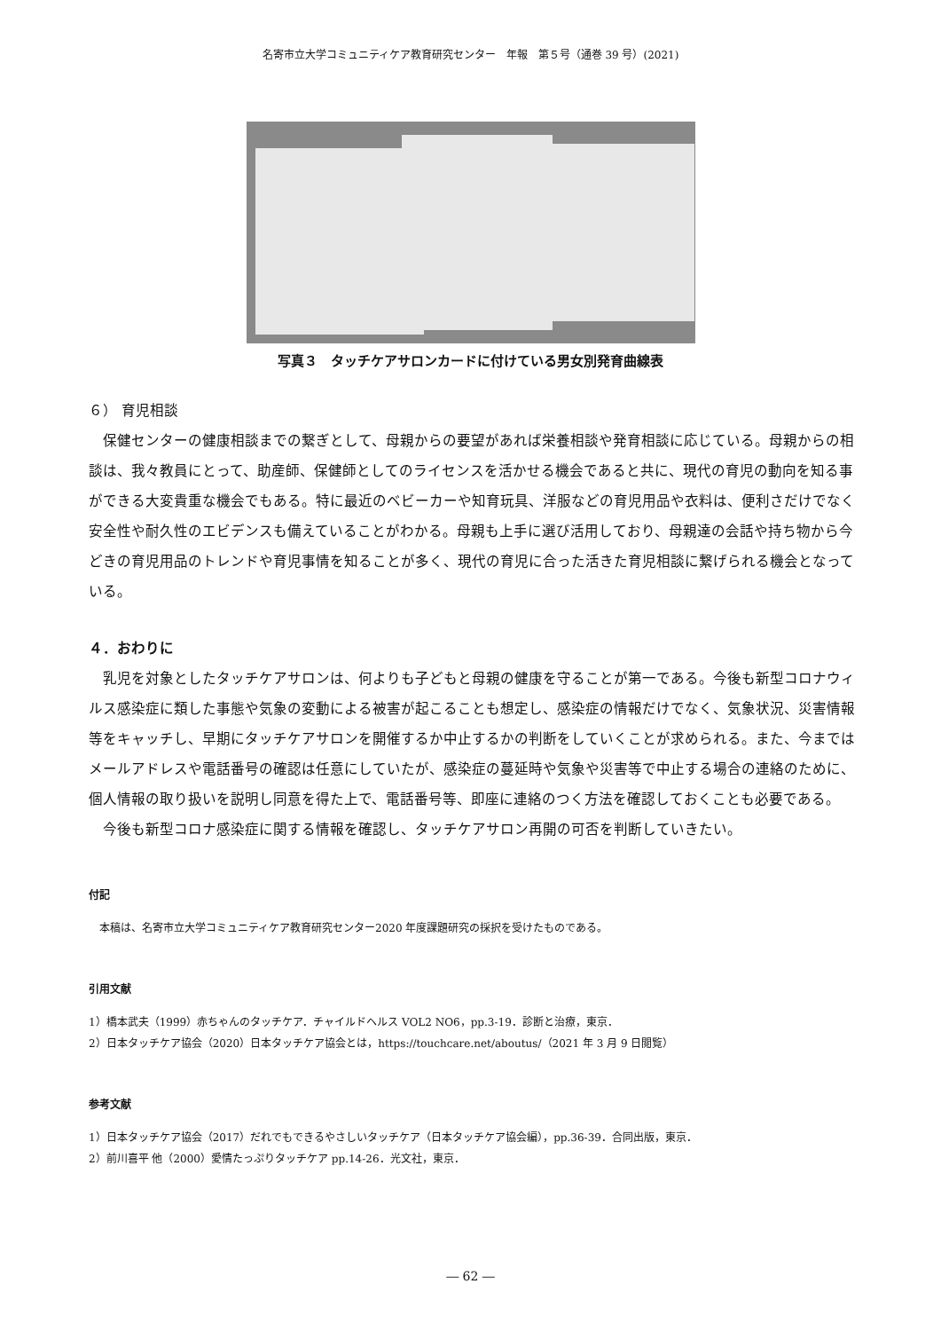名寄市立大学コミュニティケア教育研究センター　年報　第５号（通巻 39 号）(2021)
写真３　タッチケアサロンカードに付けている男女別発育曲線表
６） 育児相談
保健センターの健康相談までの繋ぎとして、母親からの要望があれば栄養相談や発育相談に応じている。母親からの相談は、我々教員にとって、助産師、保健師としてのライセンスを活かせる機会であると共に、現代の育児の動向を知る事ができる大変貴重な機会でもある。特に最近のベビーカーや知育玩具、洋服などの育児用品や衣料は、便利さだけでなく安全性や耐久性のエビデンスも備えていることがわかる。母親も上手に選び活用しており、母親達の会話や持ち物から今どきの育児用品のトレンドや育児事情を知ることが多く、現代の育児に合った活きた育児相談に繋げられる機会となっている。
４．おわりに
乳児を対象としたタッチケアサロンは、何よりも子どもと母親の健康を守ることが第一である。今後も新型コロナウィルス感染症に類した事態や気象の変動による被害が起こることも想定し、感染症の情報だけでなく、気象状況、災害情報等をキャッチし、早期にタッチケアサロンを開催するか中止するかの判断をしていくことが求められる。また、今まではメールアドレスや電話番号の確認は任意にしていたが、感染症の蔓延時や気象や災害等で中止する場合の連絡のために、個人情報の取り扱いを説明し同意を得た上で、電話番号等、即座に連絡のつく方法を確認しておくことも必要である。
今後も新型コロナ感染症に関する情報を確認し、タッチケアサロン再開の可否を判断していきたい。
付記
本稿は、名寄市立大学コミュニティケア教育研究センター2020 年度課題研究の採択を受けたものである。
引用文献
1）橋本武夫（1999）赤ちゃんのタッチケア．チャイルドヘルス VOL2 NO6，pp.3-19．診断と治療，東京．
2）日本タッチケア協会（2020）日本タッチケア協会とは，https://touchcare.net/aboutus/（2021 年 3 月 9 日閲覧）
参考文献
1）日本タッチケア協会（2017）だれでもできるやさしいタッチケア（日本タッチケア協会編），pp.36-39．合同出版，東京．
2）前川喜平 他（2000）愛情たっぷりタッチケア pp.14-26．光文社，東京．
― 62 ―